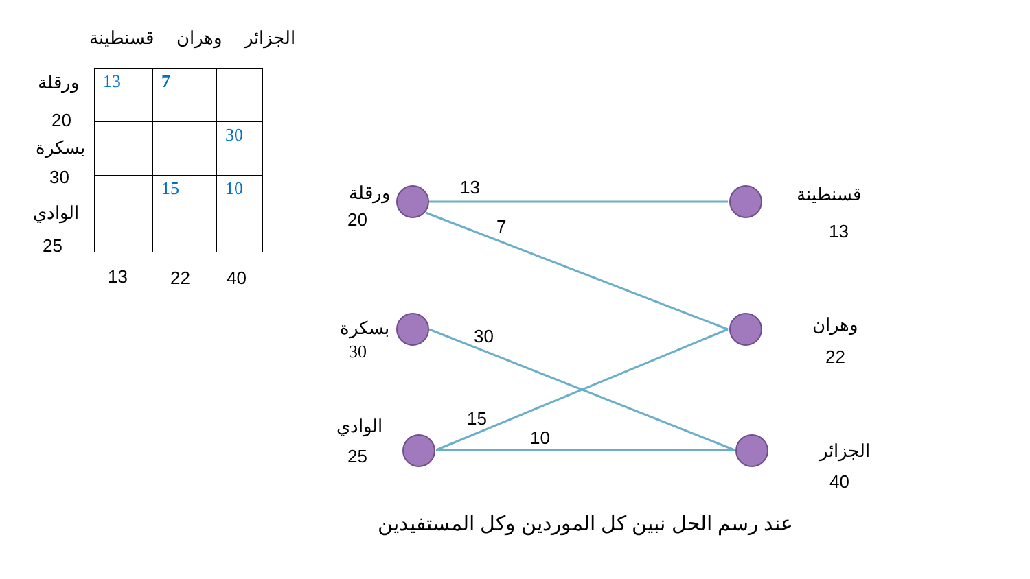قسنطينة وهران الجزائر
ورقلة
20
بسكرة
30
الوادي
25
| 13 | 7 | |
| | | 30 |
| | 15 | 10 |
13 22 40
ورقلة
20
بسكرة
30
الوادي
25
13
7
30
15
10
قسنطينة
13
وهران
22
الجزائر
40
عند رسم الحل نبين كل الموردين وكل المستفيدين